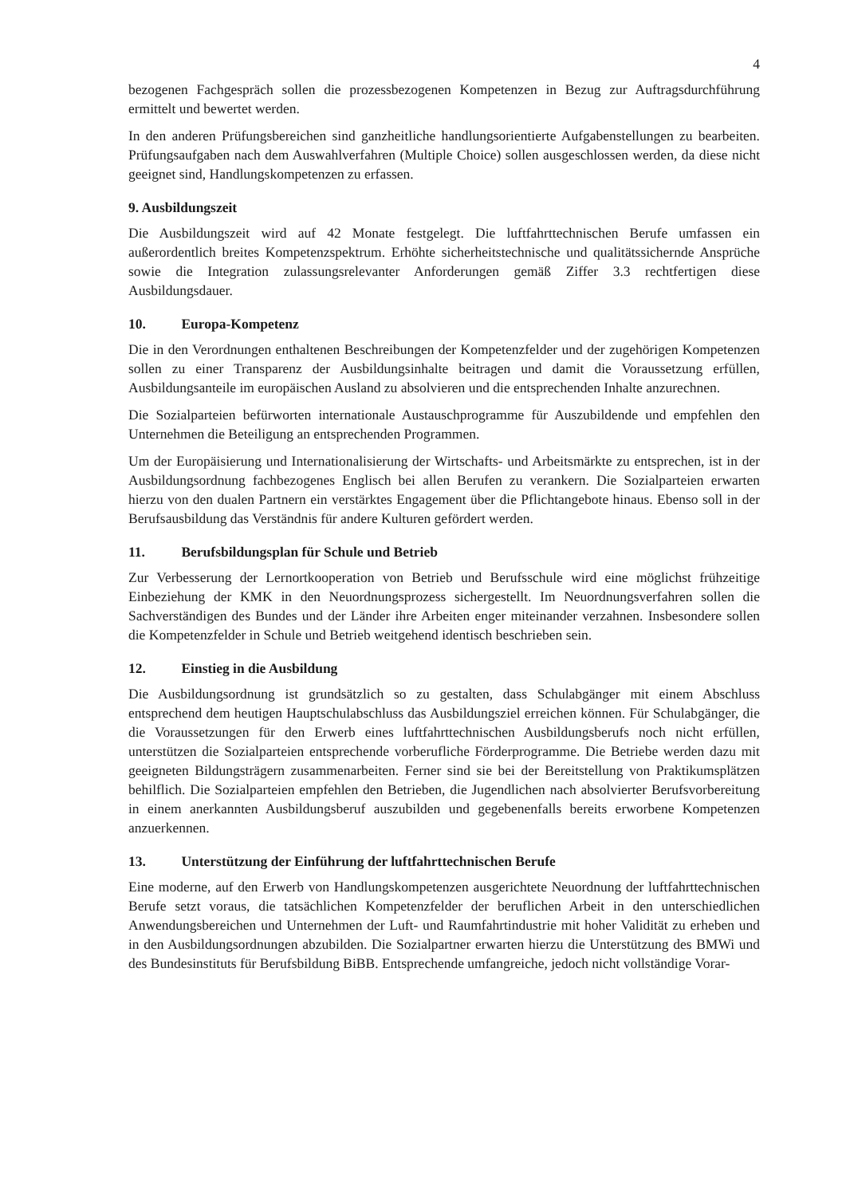4
bezogenen Fachgespräch sollen die prozessbezogenen Kompetenzen in Bezug zur Auftrags­durchführung ermittelt und bewertet werden.
In den anderen Prüfungsbereichen sind ganzheitliche handlungsorientierte Aufgabenstellun­gen zu bearbeiten. Prüfungsaufgaben nach dem Auswahlverfahren (Multiple Choice) sollen ausgeschlossen werden, da diese nicht geeignet sind, Handlungskompetenzen zu erfassen.
9. Ausbildungszeit
Die Ausbildungszeit wird auf 42 Monate festgelegt. Die luftfahrttechnischen Berufe umfas­sen ein außerordentlich breites Kompetenzspektrum. Erhöhte sicherheitstechnische und qua­litätssichernde Ansprüche sowie die Integration zulassungsrelevanter Anforderungen gemäß Ziffer 3.3 rechtfertigen diese Ausbildungsdauer.
10. Europa-Kompetenz
Die in den Verordnungen enthaltenen Beschreibungen der Kompetenzfelder und der zugehö­rigen Kompetenzen sollen zu einer Transparenz der Ausbildungsinhalte beitragen und damit die Voraussetzung erfüllen, Ausbildungsanteile im europäischen Ausland zu absolvieren und die entsprechenden Inhalte anzurechnen.
Die Sozialparteien befürworten internationale Austauschprogramme für Auszubildende und empfehlen den Unternehmen die Beteiligung an entsprechenden Programmen.
Um der Europäisierung und Internationalisierung der Wirtschafts- und Arbeitsmärkte zu entsprechen, ist in der Ausbildungsordnung fachbezogenes Englisch bei allen Berufen zu verankern. Die Sozialparteien erwarten hierzu von den dualen Partnern ein verstärktes En­gagement über die Pflichtangebote hinaus. Ebenso soll in der Berufsausbildung das Ver­ständnis für andere Kulturen gefördert werden.
11. Berufsbildungsplan für Schule und Betrieb
Zur Verbesserung der Lernortkooperation von Betrieb und Berufsschule wird eine möglichst frühzeitige Einbeziehung der KMK in den Neuordnungsprozess sichergestellt. Im Neuord­nungsverfahren sollen die Sachverständigen des Bundes und der Länder ihre Arbeiten enger miteinander verzahnen. Insbesondere sollen die Kompetenzfelder in Schule und Betrieb weitgehend identisch beschrieben sein.
12. Einstieg in die Ausbildung
Die Ausbildungsordnung ist grundsätzlich so zu gestalten, dass Schulabgänger mit einem Abschluss entsprechend dem heutigen Hauptschulabschluss das Ausbildungsziel erreichen können. Für Schulabgänger, die die Voraussetzungen für den Erwerb eines luftfahrttechni­schen Ausbildungsberufs noch nicht erfüllen, unterstützen die Sozialparteien entsprechende vorberufliche Förderprogramme. Die Betriebe werden dazu mit geeigneten Bildungsträgern zusammenarbeiten. Ferner sind sie bei der Bereitstellung von Praktikumsplätzen behilflich. Die Sozialparteien empfehlen den Betrieben, die Jugendlichen nach absolvierter Berufsvor­bereitung in einem anerkannten Ausbildungsberuf auszubilden und gegebenenfalls bereits erworbene Kompetenzen anzuerkennen.
13. Unterstützung der Einführung der luftfahrttechnischen Berufe
Eine moderne, auf den Erwerb von Handlungskompetenzen ausgerichtete Neuordnung der luftfahrttechnischen Berufe setzt voraus, die tatsächlichen Kompetenzfelder der beruflichen Arbeit in den unterschiedlichen Anwendungsbereichen und Unternehmen der Luft- und Raumfahrtindustrie mit hoher Validität zu erheben und in den Ausbildungsordnungen abzu­bilden. Die Sozialpartner erwarten hierzu die Unterstützung des BMWi und des Bundesinsti­tuts für Berufsbildung BiBB. Entsprechende umfangreiche, jedoch nicht vollständige Vorar-